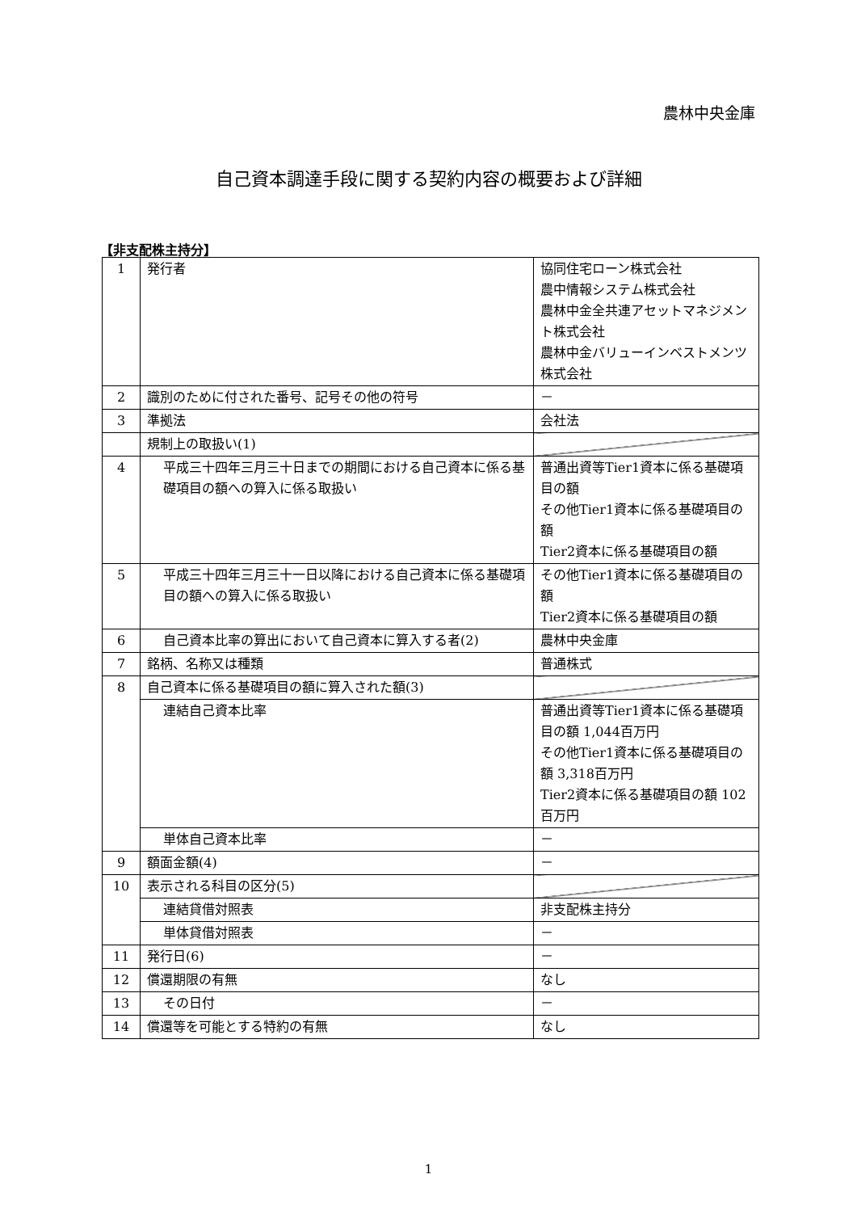農林中央金庫
自己資本調達手段に関する契約内容の概要および詳細
【非支配株主持分】
| 1 | 発行者 | 協同住宅ローン株式会社 農中情報システム株式会社 農林中金全共連アセットマネジメント株式会社 農林中金バリューインベストメンツ株式会社 |
| 2 | 識別のために付された番号、記号その他の符号 | － |
| 3 | 準拠法 | 会社法 |
| | 規制上の取扱い(1) | |
| 4 | 平成三十四年三月三十日までの期間における自己資本に係る基礎項目の額への算入に係る取扱い | 普通出資等Tier1資本に係る基礎項目の額 その他Tier1資本に係る基礎項目の額 Tier2資本に係る基礎項目の額 |
| 5 | 平成三十四年三月三十一日以降における自己資本に係る基礎項目の額への算入に係る取扱い | その他Tier1資本に係る基礎項目の額 Tier2資本に係る基礎項目の額 |
| 6 | 自己資本比率の算出において自己資本に算入する者(2) | 農林中央金庫 |
| 7 | 銘柄、名称又は種類 | 普通株式 |
| 8 | 自己資本に係る基礎項目の額に算入された額(3) | |
| | 連結自己資本比率 | 普通出資等Tier1資本に係る基礎項目の額 1,044百万円 その他Tier1資本に係る基礎項目の額 3,318百万円 Tier2資本に係る基礎項目の額 102百万円 |
| | 単体自己資本比率 | － |
| 9 | 額面金額(4) | － |
| 10 | 表示される科目の区分(5) | |
| | 連結貸借対照表 | 非支配株主持分 |
| | 単体貸借対照表 | － |
| 11 | 発行日(6) | － |
| 12 | 償還期限の有無 | なし |
| 13 | その日付 | － |
| 14 | 償還等を可能とする特約の有無 | なし |
1